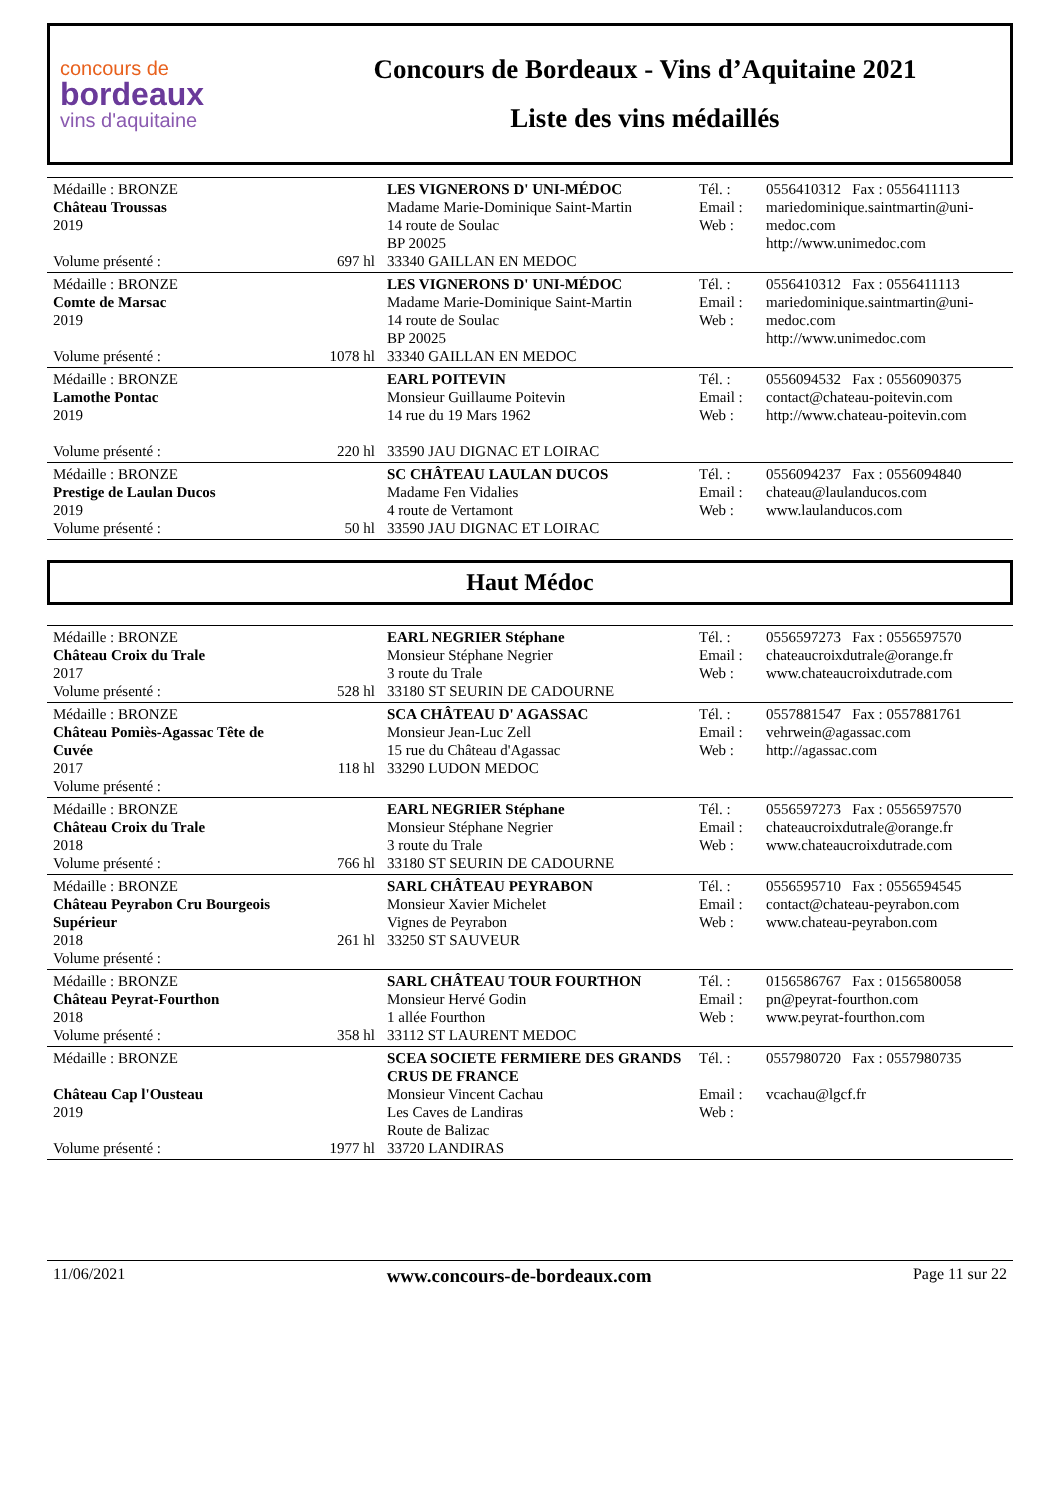concours de
bordeaux
vins d'aquitaine
Concours de Bordeaux - Vins d’Aquitaine 2021
Liste des vins médaillés
| Médaille : BRONZE Château Troussas 2019 Volume présenté : | 697 hl | LES VIGNERONS D' UNI-MÉDOC Madame Marie-Dominique Saint-Martin 14 route de Soulac BP 20025 33340 GAILLAN EN MEDOC | Tél. : Email : Web : | 0556410312 Fax : 0556411113 mariedominique.saintmartin@uni-medoc.com http://www.unimedoc.com |
| Médaille : BRONZE Comte de Marsac 2019 Volume présenté : | 1078 hl | LES VIGNERONS D' UNI-MÉDOC Madame Marie-Dominique Saint-Martin 14 route de Soulac BP 20025 33340 GAILLAN EN MEDOC | Tél. : Email : Web : | 0556410312 Fax : 0556411113 mariedominique.saintmartin@uni-medoc.com http://www.unimedoc.com |
| Médaille : BRONZE Lamothe Pontac 2019 Volume présenté : | 220 hl | EARL POITEVIN Monsieur Guillaume Poitevin 14 rue du 19 Mars 1962 33590 JAU DIGNAC ET LOIRAC | Tél. : Email : Web : | 0556094532 Fax : 0556090375 contact@chateau-poitevin.com http://www.chateau-poitevin.com |
| Médaille : BRONZE Prestige de Laulan Ducos 2019 Volume présenté : | 50 hl | SC CHÂTEAU LAULAN DUCOS Madame Fen Vidalies 4 route de Vertamont 33590 JAU DIGNAC ET LOIRAC | Tél. : Email : Web : | 0556094237 Fax : 0556094840 chateau@laulanducos.com www.laulanducos.com |
Haut Médoc
| Médaille : BRONZE Château Croix du Trale 2017 Volume présenté : | 528 hl | EARL NEGRIER Stéphane Monsieur Stéphane Negrier 3 route du Trale 33180 ST SEURIN DE CADOURNE | Tél. : Email : Web : | 0556597273 Fax : 0556597570 chateaucroixdutrale@orange.fr www.chateaucroixdutrade.com |
| Médaille : BRONZE Château Pomiès-Agassac Tête de Cuvée 2017 Volume présenté : | 118 hl | SCA CHÂTEAU D' AGASSAC Monsieur Jean-Luc Zell 15 rue du Château d'Agassac 33290 LUDON MEDOC | Tél. : Email : Web : | 0557881547 Fax : 0557881761 vehrwein@agassac.com http://agassac.com |
| Médaille : BRONZE Château Croix du Trale 2018 Volume présenté : | 766 hl | EARL NEGRIER Stéphane Monsieur Stéphane Negrier 3 route du Trale 33180 ST SEURIN DE CADOURNE | Tél. : Email : Web : | 0556597273 Fax : 0556597570 chateaucroixdutrale@orange.fr www.chateaucroixdutrade.com |
| Médaille : BRONZE Château Peyrabon Cru Bourgeois Supérieur 2018 Volume présenté : | 261 hl | SARL CHÂTEAU PEYRABON Monsieur Xavier Michelet Vignes de Peyrabon 33250 ST SAUVEUR | Tél. : Email : Web : | 0556595710 Fax : 0556594545 contact@chateau-peyrabon.com www.chateau-peyrabon.com |
| Médaille : BRONZE Château Peyrat-Fourthon 2018 Volume présenté : | 358 hl | SARL CHÂTEAU TOUR FOURTHON Monsieur Hervé Godin 1 allée Fourthon 33112 ST LAURENT MEDOC | Tél. : Email : Web : | 0156586767 Fax : 0156580058 pn@peyrat-fourthon.com www.peyrat-fourthon.com |
| Médaille : BRONZE Château Cap l'Ousteau 2019 Volume présenté : | 1977 hl | SCEA SOCIETE FERMIERE DES GRANDS CRUS DE FRANCE Monsieur Vincent Cachau Les Caves de Landiras Route de Balizac 33720 LANDIRAS | Tél. : Email : Web : | 0557980720 Fax : 0557980735 vcachau@lgcf.fr |
11/06/2021 www.concours-de-bordeaux.com Page 11 sur 22